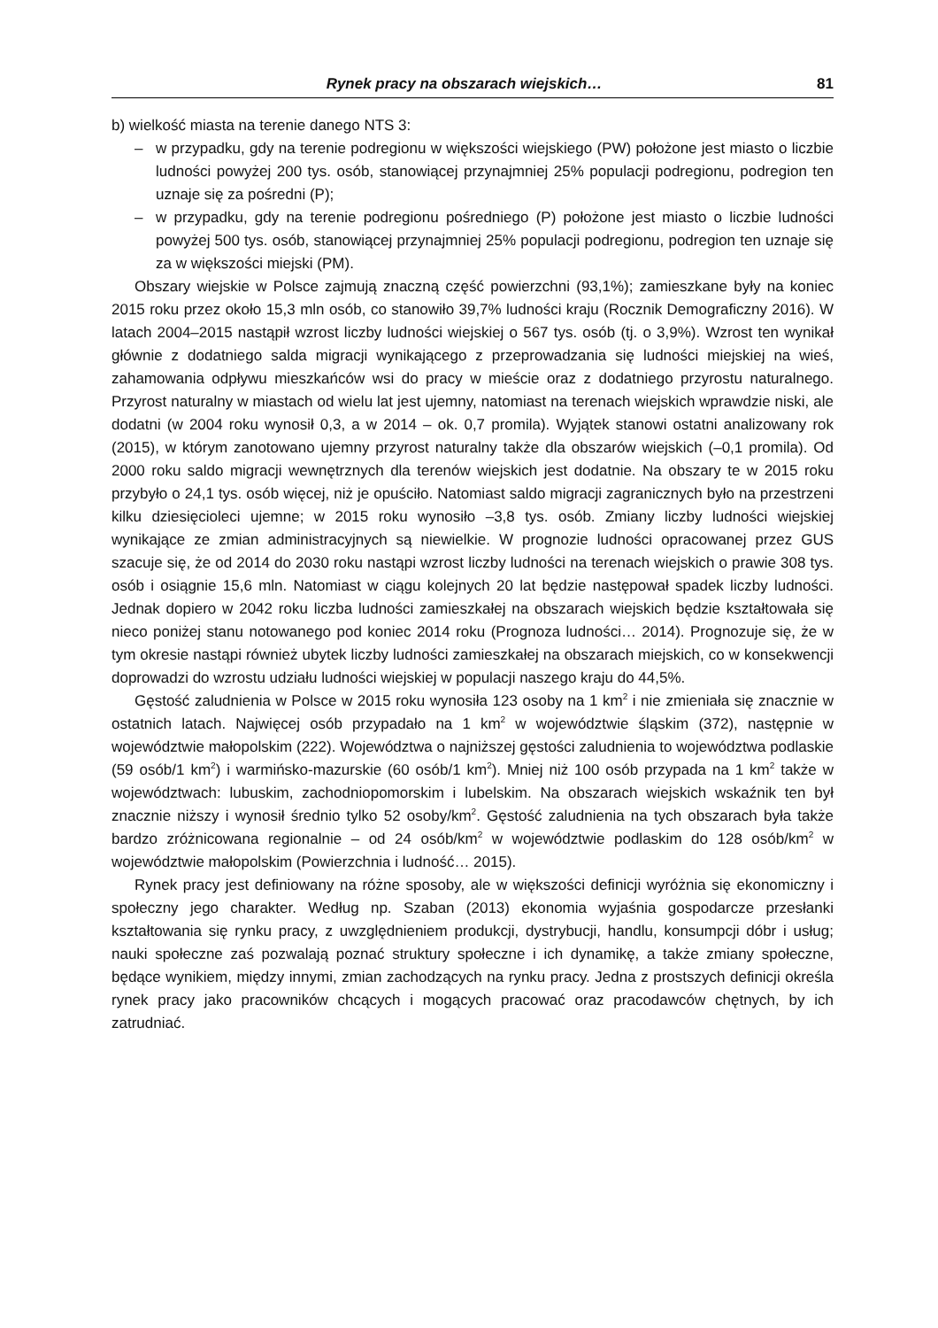Rynek pracy na obszarach wiejskich… 81
b) wielkość miasta na terenie danego NTS 3:
– w przypadku, gdy na terenie podregionu w większości wiejskiego (PW) położone jest miasto o liczbie ludności powyżej 200 tys. osób, stanowiącej przynajmniej 25% populacji podregionu, podregion ten uznaje się za pośredni (P);
– w przypadku, gdy na terenie podregionu pośredniego (P) położone jest miasto o liczbie ludności powyżej 500 tys. osób, stanowiącej przynajmniej 25% populacji podregionu, podregion ten uznaje się za w większości miejski (PM).
Obszary wiejskie w Polsce zajmują znaczną część powierzchni (93,1%); zamieszkane były na koniec 2015 roku przez około 15,3 mln osób, co stanowiło 39,7% ludności kraju (Rocznik Demograficzny 2016). W latach 2004–2015 nastąpił wzrost liczby ludności wiejskiej o 567 tys. osób (tj. o 3,9%). Wzrost ten wynikał głównie z dodatniego salda migracji wynikającego z przeprowadzania się ludności miejskiej na wieś, zahamowania odpływu mieszkańców wsi do pracy w mieście oraz z dodatniego przyrostu naturalnego. Przyrost naturalny w miastach od wielu lat jest ujemny, natomiast na terenach wiejskich wprawdzie niski, ale dodatni (w 2004 roku wynosił 0,3, a w 2014 – ok. 0,7 promila). Wyjątek stanowi ostatni analizowany rok (2015), w którym zanotowano ujemny przyrost naturalny także dla obszarów wiejskich (–0,1 promila). Od 2000 roku saldo migracji wewnętrznych dla terenów wiejskich jest dodatnie. Na obszary te w 2015 roku przybyło o 24,1 tys. osób więcej, niż je opuściło. Natomiast saldo migracji zagranicznych było na przestrzeni kilku dziesięcioleci ujemne; w 2015 roku wynosiło –3,8 tys. osób. Zmiany liczby ludności wiejskiej wynikające ze zmian administracyjnych są niewielkie. W prognozie ludności opracowanej przez GUS szacuje się, że od 2014 do 2030 roku nastąpi wzrost liczby ludności na terenach wiejskich o prawie 308 tys. osób i osiągnie 15,6 mln. Natomiast w ciągu kolejnych 20 lat będzie następował spadek liczby ludności. Jednak dopiero w 2042 roku liczba ludności zamieszkałej na obszarach wiejskich będzie kształtowała się nieco poniżej stanu notowanego pod koniec 2014 roku (Prognoza ludności… 2014). Prognozuje się, że w tym okresie nastąpi również ubytek liczby ludności zamieszkałej na obszarach miejskich, co w konsekwencji doprowadzi do wzrostu udziału ludności wiejskiej w populacji naszego kraju do 44,5%.
Gęstość zaludnienia w Polsce w 2015 roku wynosiła 123 osoby na 1 km<sup>2</sup> i nie zmieniała się znacznie w ostatnich latach. Najwięcej osób przypadało na 1 km<sup>2</sup> w województwie śląskim (372), następnie w województwie małopolskim (222). Województwa o najniższej gęstości zaludnienia to województwa podlaskie (59 osób/1 km<sup>2</sup>) i warmińsko-mazurskie (60 osób/1 km<sup>2</sup>). Mniej niż 100 osób przypada na 1 km<sup>2</sup> także w województwach: lubuskim, zachodniopomorskim i lubelskim. Na obszarach wiejskich wskaźnik ten był znacznie niższy i wynosił średnio tylko 52 osoby/km<sup>2</sup>. Gęstość zaludnienia na tych obszarach była także bardzo zróżnicowana regionalnie – od 24 osób/km<sup>2</sup> w województwie podlaskim do 128 osób/km<sup>2</sup> w województwie małopolskim (Powierzchnia i ludność… 2015).
Rynek pracy jest definiowany na różne sposoby, ale w większości definicji wyróżnia się ekonomiczny i społeczny jego charakter. Według np. Szaban (2013) ekonomia wyjaśnia gospodarcze przesłanki kształtowania się rynku pracy, z uwzględnieniem produkcji, dystrybucji, handlu, konsumpcji dóbr i usług; nauki społeczne zaś pozwalają poznać struktury społeczne i ich dynamikę, a także zmiany społeczne, będące wynikiem, między innymi, zmian zachodzących na rynku pracy. Jedna z prostszych definicji określa rynek pracy jako pracowników chcących i mogących pracować oraz pracodawców chętnych, by ich zatrudniać.